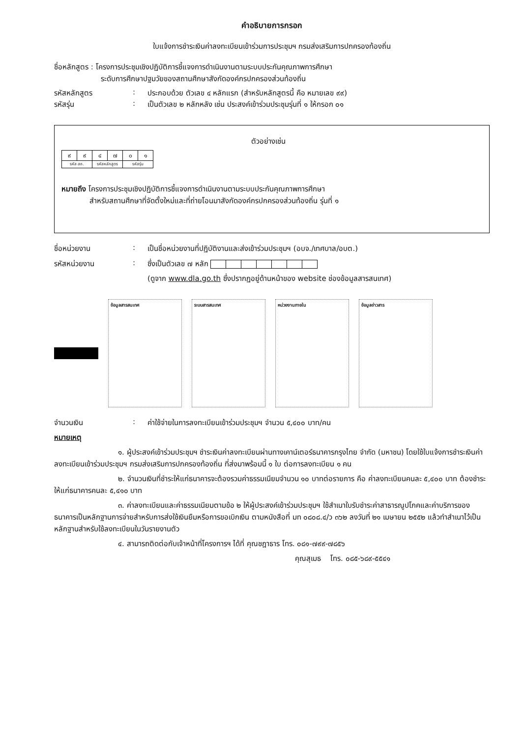คำอธิบายการกรอก
ใบแจ้งการชำระเงินค่าลงทะเบียนเข้าร่วมการประชุมฯ กรมส่งเสริมการปกครองท้องถิ่น
ชื่อหลักสูตร : โครงการประชุมเชิงปฏิบัติการชี้แจงการดำเนินงานตามระบบประกันคุณภาพการศึกษา
ระดับการศึกษาปฐมวัยของสถานศึกษาสังกัดองค์กรปกครองส่วนท้องถิ่น
รหัสหลักสูตร: ประกอบด้วย ตัวเลข ๔ หลักแรก (สำหรับหลักสูตรนี้ คือ หมายเลข ๙๙)
รหัสรุ่น: เป็นตัวเลข ๒ หลักหลัง เช่น ประสงค์เข้าร่วมประชุมรุ่นที่ ๑ ให้กรอก ๐๑
ตัวอย่างเช่น
| ๙ | ๙ | ๔ | ๗ | ๐ | ๑ |
| รหัส สถ. | | รหัสหลักสูตร | | รหัสรุ่น | |
หมายถึง โครงการประชุมเชิงปฏิบัติการชี้แจงการดำเนินงานตามระบบประกันคุณภาพการศึกษา
สำหรับสถานศึกษาที่จัดตั้งใหม่และที่ถ่ายโอนมาสังกัดองค์กรปกครองส่วนท้องถิ่น รุ่นที่ ๑
ชื่อหน่วยงาน: เป็นชื่อหน่วยงานที่ปฏิบัติงานและส่งเข้าร่วมประชุมฯ (อบจ./เทศบาล/อบต.)
รหัสหน่วยงาน: ซึ่งเป็นตัวเลข ๗ หลัก
(ดูจาก www.dla.go.th ซึ่งปรากฏอยู่ด้านหน้าของ website ช่องข้อมูลสารสนเทศ)
ข้อมูลสารสนเทศ ระบบสารสนเทศ หน่วยงานภายใน ข้อมูลข่าวสาร
จำนวนเงิน: ค่าใช้จ่ายในการลงทะเบียนเข้าร่วมประชุมฯ จำนวน ๕,๔๐๐ บาท/คน
หมายเหตุ
๑. ผู้ประสงค์เข้าร่วมประชุมฯ ชำระเงินค่าลงทะเบียนผ่านทางเคาน์เตอร์ธนาคารกรุงไทย จำกัด (มหาชน) โดยใช้ใบแจ้งการชำระเงินค่าลงทะเบียนเข้าร่วมประชุมฯ กรมส่งเสริมการปกครองท้องถิ่น ที่ส่งมาพร้อมนี้ ๑ ใบ ต่อการลงทะเบียน ๑ คน
๒. จำนวนเงินที่ชำระให้แก่ธนาคารจะต้องรวมค่าธรรมเนียมจำนวน ๑๐ บาทต่อรายการ คือ ค่าลงทะเบียนคนละ ๕,๔๐๐ บาท ต้องชำระให้แก่ธนาคารคนละ ๕,๔๑๐ บาท
๓. ค่าลงทะเบียนและค่าธรรมเนียมตามข้อ ๒ ให้ผู้ประสงค์เข้าร่วมประชุมฯ ใช้สำเนาใบรับชำระค่าสาธารณูปโภคและค่าบริการของธนาคารเป็นหลักฐานการจ่ายสำหรับการส่งใช้เงินยืมหรือการขอเบิกเงิน ตามหนังสือที่ มท ๐๘๐๘.๔/ว ๓๖๒ ลงวันที่ ๒๑ เมษายน ๒๕๕๒ แล้วทำสำเนาไว้เป็นหลักฐานสำหรับใช้ลงทะเบียนในวันรายงานตัว
๔. สามารถติดต่อกับเจ้าหน้าที่โครงการฯ ได้ที่ คุณชฎาธาร โทร. ๐๘๑-๗๙๙-๗๘๕๖
คุณสุเมธ โทร. ๐๘๕-๖๘๙-๕๕๔๑